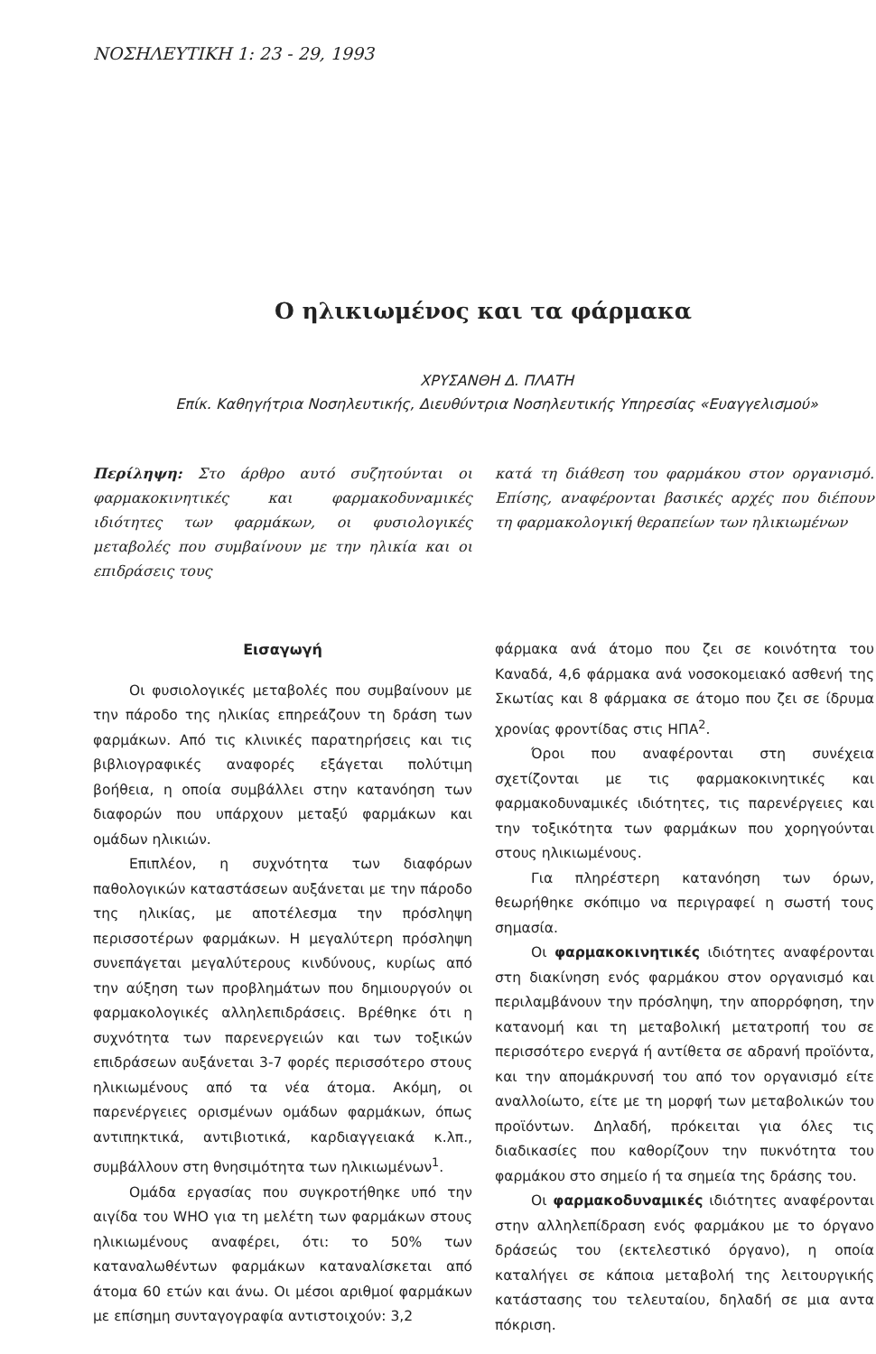ΝΟΣΗΛΕΥΤΙΚΗ 1: 23 - 29, 1993
Ο ηλικιωμένος και τα φάρμακα
ΧΡΥΣΑΝΘΗ Δ. ΠΛΑΤΗ
Επίκ. Καθηγήτρια Νοσηλευτικής, Διευθύντρια Νοσηλευτικής Υπηρεσίας «Ευαγγελισμού»
Περίληψη: Στο άρθρο αυτό συζητούνται οι φαρμακοκινητικές και φαρμακοδυναμικές ιδιότητες των φαρμάκων, οι φυσιολογικές μεταβολές που συμβαίνουν με την ηλικία και οι επιδράσεις τους
κατά τη διάθεση του φαρμάκου στον οργανισμό. Επίσης, αναφέρονται βασικές αρχές που διέπουν τη φαρμακολογική θεραπείων των ηλικιωμένων
Εισαγωγή
Οι φυσιολογικές μεταβολές που συμβαίνουν με την πάροδο της ηλικίας επηρεάζουν τη δράση των φαρμάκων. Από τις κλινικές παρατηρήσεις και τις βιβλιογραφικές αναφορές εξάγεται πολύτιμη βοήθεια, η οποία συμβάλλει στην κατανόηση των διαφορών που υπάρχουν μεταξύ φαρμάκων και ομάδων ηλικιών.
Επιπλέον, η συχνότητα των διαφόρων παθολογικών καταστάσεων αυξάνεται με την πάροδο της ηλικίας, με αποτέλεσμα την πρόσληψη περισσοτέρων φαρμάκων. Η μεγαλύτερη πρόσληψη συνεπάγεται μεγαλύτερους κινδύνους, κυρίως από την αύξηση των προβλημάτων που δημιουργούν οι φαρμακολογικές αλληλεπιδράσεις. Βρέθηκε ότι η συχνότητα των παρενεργειών και των τοξικών επιδράσεων αυξάνεται 3-7 φορές περισσότερο στους ηλικιωμένους από τα νέα άτομα. Ακόμη, οι παρενέργειες ορισμένων ομάδων φαρμάκων, όπως αντιπηκτικά, αντιβιοτικά, καρδιαγγειακά κ.λπ., συμβάλλουν στη θνησιμότητα των ηλικιωμένων<sup>1</sup>.
Ομάδα εργασίας που συγκροτήθηκε υπό την αιγίδα του WHO για τη μελέτη των φαρμάκων στους ηλικιωμένους αναφέρει, ότι: το 50% των καταναλωθέντων φαρμάκων καταναλίσκεται από άτομα 60 ετών και άνω. Οι μέσοι αριθμοί φαρμάκων με επίσημη συνταγογραφία αντιστοιχούν: 3,2
φάρμακα ανά άτομο που ζει σε κοινότητα του Καναδά, 4,6 φάρμακα ανά νοσοκομειακό ασθενή της Σκωτίας και 8 φάρμακα σε άτομο που ζει σε ίδρυμα χρονίας φροντίδας στις ΗΠΑ<sup>2</sup>.
Όροι που αναφέρονται στη συνέχεια σχετίζονται με τις φαρμακοκινητικές και φαρμακοδυναμικές ιδιότητες, τις παρενέργειες και την τοξικότητα των φαρμάκων που χορηγούνται στους ηλικιωμένους.
Για πληρέστερη κατανόηση των όρων, θεωρήθηκε σκόπιμο να περιγραφεί η σωστή τους σημασία.
Οι φαρμακοκινητικές ιδιότητες αναφέρονται στη διακίνηση ενός φαρμάκου στον οργανισμό και περιλαμβάνουν την πρόσληψη, την απορρόφηση, την κατανομή και τη μεταβολική μετατροπή του σε περισσότερο ενεργά ή αντίθετα σε αδρανή προϊόντα, και την απομάκρυνσή του από τον οργανισμό είτε αναλλοίωτο, είτε με τη μορφή των μεταβολικών του προϊόντων. Δηλαδή, πρόκειται για όλες τις διαδικασίες που καθορίζουν την πυκνότητα του φαρμάκου στο σημείο ή τα σημεία της δράσης του.
Οι φαρμακοδυναμικές ιδιότητες αναφέρονται στην αλληλεπίδραση ενός φαρμάκου με το όργανο δράσεώς του (εκτελεστικό όργανο), η οποία καταλήγει σε κάποια μεταβολή της λειτουργικής κατάστασης του τελευταίου, δηλαδή σε μια αντα πόκριση.